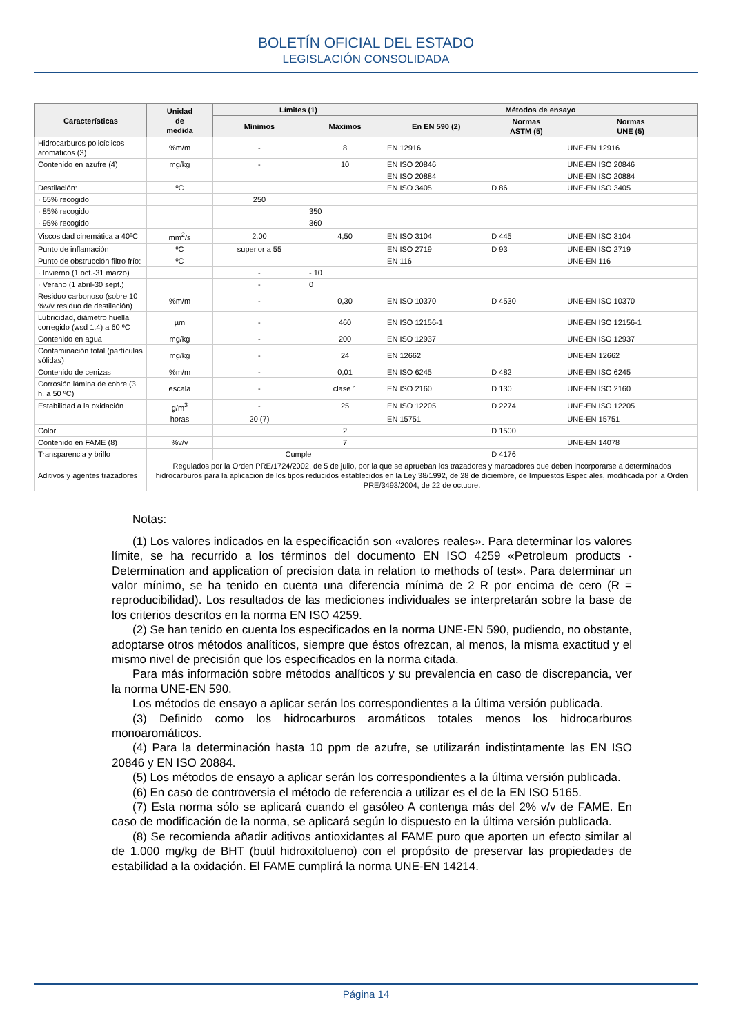BOLETÍN OFICIAL DEL ESTADO
LEGISLACIÓN CONSOLIDADA
| Características | Unidad de medida | Límites (1) | | Métodos de ensayo | | |
| --- | --- | --- | --- | --- | --- | --- |
| | | Mínimos | Máximos | En EN 590 (2) | Normas ASTM (5) | Normas UNE (5) |
| Hidrocarburos policíclicos aromáticos (3) | %m/m | - | 8 | EN 12916 | | UNE-EN 12916 |
| Contenido en azufre (4) | mg/kg | - | 10 | EN ISO 20846 | | UNE-EN ISO 20846 |
| | | | | EN ISO 20884 | | UNE-EN ISO 20884 |
| Destilación: | ºC | | | EN ISO 3405 | D 86 | UNE-EN ISO 3405 |
| · 65% recogido | | 250 | | | | |
| · 85% recogido | | | 350 | | | |
| · 95% recogido | | | 360 | | | |
| Viscosidad cinemática a 40ºC | mm<sup>2</sup>/s | 2,00 | 4,50 | EN ISO 3104 | D 445 | UNE-EN ISO 3104 |
| Punto de inflamación | ºC | superior a 55 | | EN ISO 2719 | D 93 | UNE-EN ISO 2719 |
| Punto de obstrucción filtro frío: | ºC | | | EN 116 | | UNE-EN 116 |
| · Invierno (1 oct.-31 marzo) | | - | - 10 | | | |
| · Verano (1 abril-30 sept.) | | - | 0 | | | |
| Residuo carbonoso (sobre 10 %v/v residuo de destilación) | %m/m | - | 0,30 | EN ISO 10370 | D 4530 | UNE-EN ISO 10370 |
| Lubricidad, diámetro huella corregido (wsd 1.4) a 60 ºC | µm | - | 460 | EN ISO 12156-1 | | UNE-EN ISO 12156-1 |
| Contenido en agua | mg/kg | - | 200 | EN ISO 12937 | | UNE-EN ISO 12937 |
| Contaminación total (partículas sólidas) | mg/kg | - | 24 | EN 12662 | | UNE-EN 12662 |
| Contenido de cenizas | %m/m | - | 0,01 | EN ISO 6245 | D 482 | UNE-EN ISO 6245 |
| Corrosión lámina de cobre (3 h. a 50 ºC) | escala | - | clase 1 | EN ISO 2160 | D 130 | UNE-EN ISO 2160 |
| Estabilidad a la oxidación | g/m<sup>3</sup> | - | 25 | EN ISO 12205 | D 2274 | UNE-EN ISO 12205 |
| | horas | 20 (7) | | EN 15751 | | UNE-EN 15751 |
| Color | | | 2 | | D 1500 | |
| Contenido en FAME (8) | %v/v | | 7 | | | UNE-EN 14078 |
| Transparencia y brillo | | Cumple | | | D 4176 | |
| Aditivos y agentes trazadores | Regulados por la Orden PRE/1724/2002, de 5 de julio, por la que se aprueban los trazadores y marcadores que deben incorporarse a determinados hidrocarburos para la aplicación de los tipos reducidos establecidos en la Ley 38/1992, de 28 de diciembre, de Impuestos Especiales, modificada por la Orden PRE/3493/2004, de 22 de octubre. | | | | | |
Notas:
(1) Los valores indicados en la especificación son «valores reales». Para determinar los valores límite, se ha recurrido a los términos del documento EN ISO 4259 «Petroleum products - Determination and application of precision data in relation to methods of test». Para determinar un valor mínimo, se ha tenido en cuenta una diferencia mínima de 2 R por encima de cero (R = reproducibilidad). Los resultados de las mediciones individuales se interpretarán sobre la base de los criterios descritos en la norma EN ISO 4259.
(2) Se han tenido en cuenta los especificados en la norma UNE-EN 590, pudiendo, no obstante, adoptarse otros métodos analíticos, siempre que éstos ofrezcan, al menos, la misma exactitud y el mismo nivel de precisión que los especificados en la norma citada.
Para más información sobre métodos analíticos y su prevalencia en caso de discrepancia, ver la norma UNE-EN 590.
Los métodos de ensayo a aplicar serán los correspondientes a la última versión publicada.
(3) Definido como los hidrocarburos aromáticos totales menos los hidrocarburos monoaromáticos.
(4) Para la determinación hasta 10 ppm de azufre, se utilizarán indistintamente las EN ISO 20846 y EN ISO 20884.
(5) Los métodos de ensayo a aplicar serán los correspondientes a la última versión publicada.
(6) En caso de controversia el método de referencia a utilizar es el de la EN ISO 5165.
(7) Esta norma sólo se aplicará cuando el gasóleo A contenga más del 2% v/v de FAME. En caso de modificación de la norma, se aplicará según lo dispuesto en la última versión publicada.
(8) Se recomienda añadir aditivos antioxidantes al FAME puro que aporten un efecto similar al de 1.000 mg/kg de BHT (butil hidroxitolueno) con el propósito de preservar las propiedades de estabilidad a la oxidación. El FAME cumplirá la norma UNE-EN 14214.
Página 14